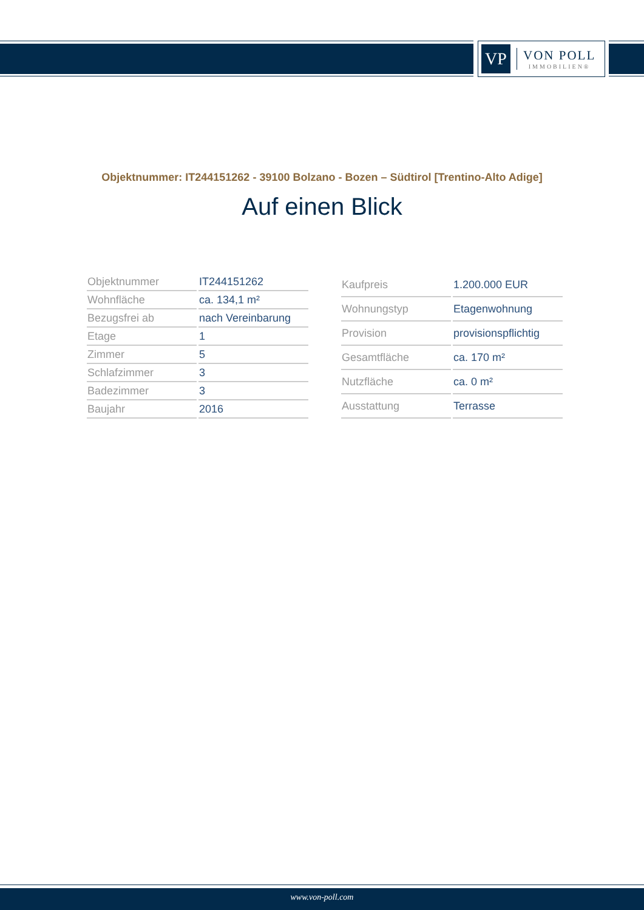VP
VON POLL
IMMOBILIEN®
Objektnummer: IT244151262 - 39100 Bolzano - Bozen – Südtirol [Trentino-Alto Adige]
Auf einen Blick
| Objektnummer | IT244151262 |
| Wohnfläche | ca. 134,1 m² |
| Bezugsfrei ab | nach Vereinbarung |
| Etage | 1 |
| Zimmer | 5 |
| Schlafzimmer | 3 |
| Badezimmer | 3 |
| Baujahr | 2016 |
| Kaufpreis | 1.200.000 EUR |
| Wohnungstyp | Etagenwohnung |
| Provision | provisionspflichtig |
| Gesamtfläche | ca. 170 m² |
| Nutzfläche | ca. 0 m² |
| Ausstattung | Terrasse |
www.von-poll.com